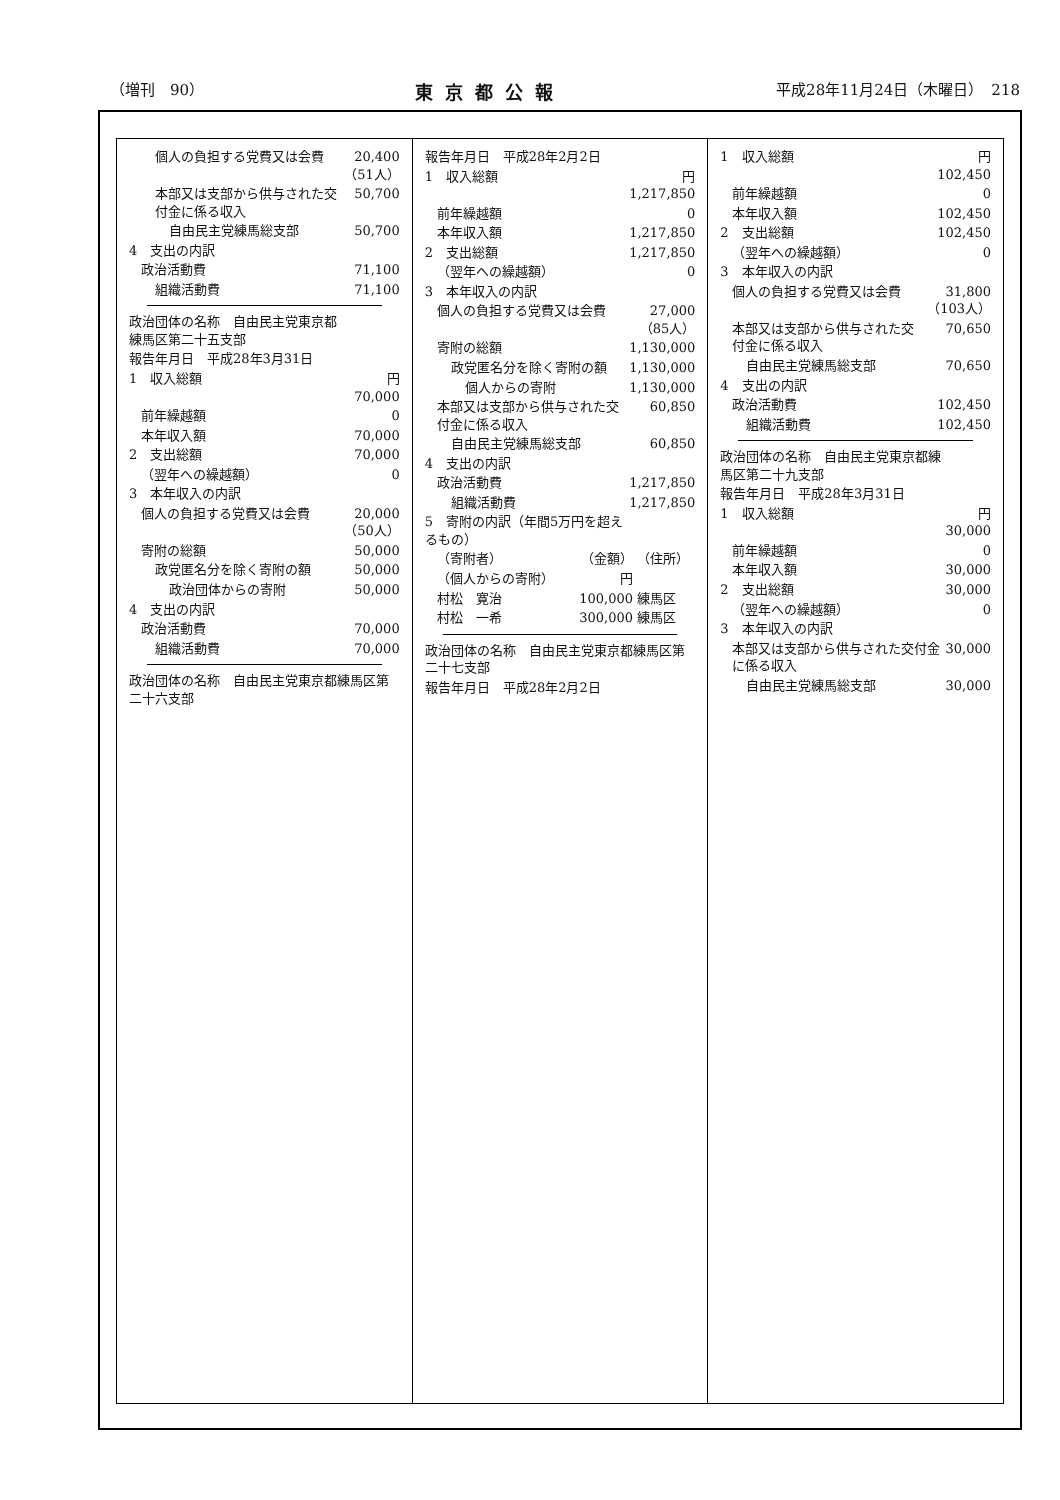（増刊　90） 東京都公報 平成28年11月24日（木曜日）　218
| 個人の負担する党費又は会費 | 20,400 （51人） |
| 本部又は支部から供与された交付金に係る収入 | 50,700 |
| 自由民主党練馬総支部 | 50,700 |
| 4 支出の内訳 | |
| 政治活動費 | 71,100 |
| 組織活動費 | 71,100 |
| 政治団体の名称 自由民主党東京都練馬区第二十五支部 | |
| 報告年月日 平成28年3月31日 | |
| 1 収入総額 | 円 70,000 |
| 前年繰越額 | 0 |
| 本年収入額 | 70,000 |
| 2 支出総額 | 70,000 |
| （翌年への繰越額） | 0 |
| 3 本年収入の内訳 | |
| 個人の負担する党費又は会費 | 20,000 （50人） |
| 寄附の総額 | 50,000 |
| 政党匿名分を除く寄附の額 | 50,000 |
| 政治団体からの寄附 | 50,000 |
| 4 支出の内訳 | |
| 政治活動費 | 70,000 |
| 組織活動費 | 70,000 |
| 政治団体の名称 自由民主党東京都練馬区第二十六支部 |
| 報告年月日 平成28年2月2日 | |
| 1 収入総額 | 円 1,217,850 |
| 前年繰越額 | 0 |
| 本年収入額 | 1,217,850 |
| 2 支出総額 | 1,217,850 |
| （翌年への繰越額） | 0 |
| 3 本年収入の内訳 | |
| 個人の負担する党費又は会費 | 27,000 （85人） |
| 寄附の総額 | 1,130,000 |
| 政党匿名分を除く寄附の額 | 1,130,000 |
| 個人からの寄附 | 1,130,000 |
| 本部又は支部から供与された交付金に係る収入 | 60,850 |
| 自由民主党練馬総支部 | 60,850 |
| 4 支出の内訳 | |
| 政治活動費 | 1,217,850 |
| 組織活動費 | 1,217,850 |
| 5 寄附の内訳（年間5万円を超えるもの） | |
| （寄附者） | （金額） | （住所） |
| （個人からの寄附） | 円 | |
| 村松 寛治 | 100,000 | 練馬区 |
| 村松 一希 | 300,000 | 練馬区 |
| 政治団体の名称 自由民主党東京都練馬区第二十七支部 |
| 報告年月日 平成28年2月2日 |
| 1 収入総額 | 円 102,450 |
| 前年繰越額 | 0 |
| 本年収入額 | 102,450 |
| 2 支出総額 | 102,450 |
| （翌年への繰越額） | 0 |
| 3 本年収入の内訳 | |
| 個人の負担する党費又は会費 | 31,800 （103人） |
| 本部又は支部から供与された交付金に係る収入 | 70,650 |
| 自由民主党練馬総支部 | 70,650 |
| 4 支出の内訳 | |
| 政治活動費 | 102,450 |
| 組織活動費 | 102,450 |
| 政治団体の名称 自由民主党東京都練馬区第二十九支部 | |
| 報告年月日 平成28年3月31日 | |
| 1 収入総額 | 円 30,000 |
| 前年繰越額 | 0 |
| 本年収入額 | 30,000 |
| 2 支出総額 | 30,000 |
| （翌年への繰越額） | 0 |
| 3 本年収入の内訳 | |
| 本部又は支部から供与された交付金に係る収入 | 30,000 |
| 自由民主党練馬総支部 | 30,000 |